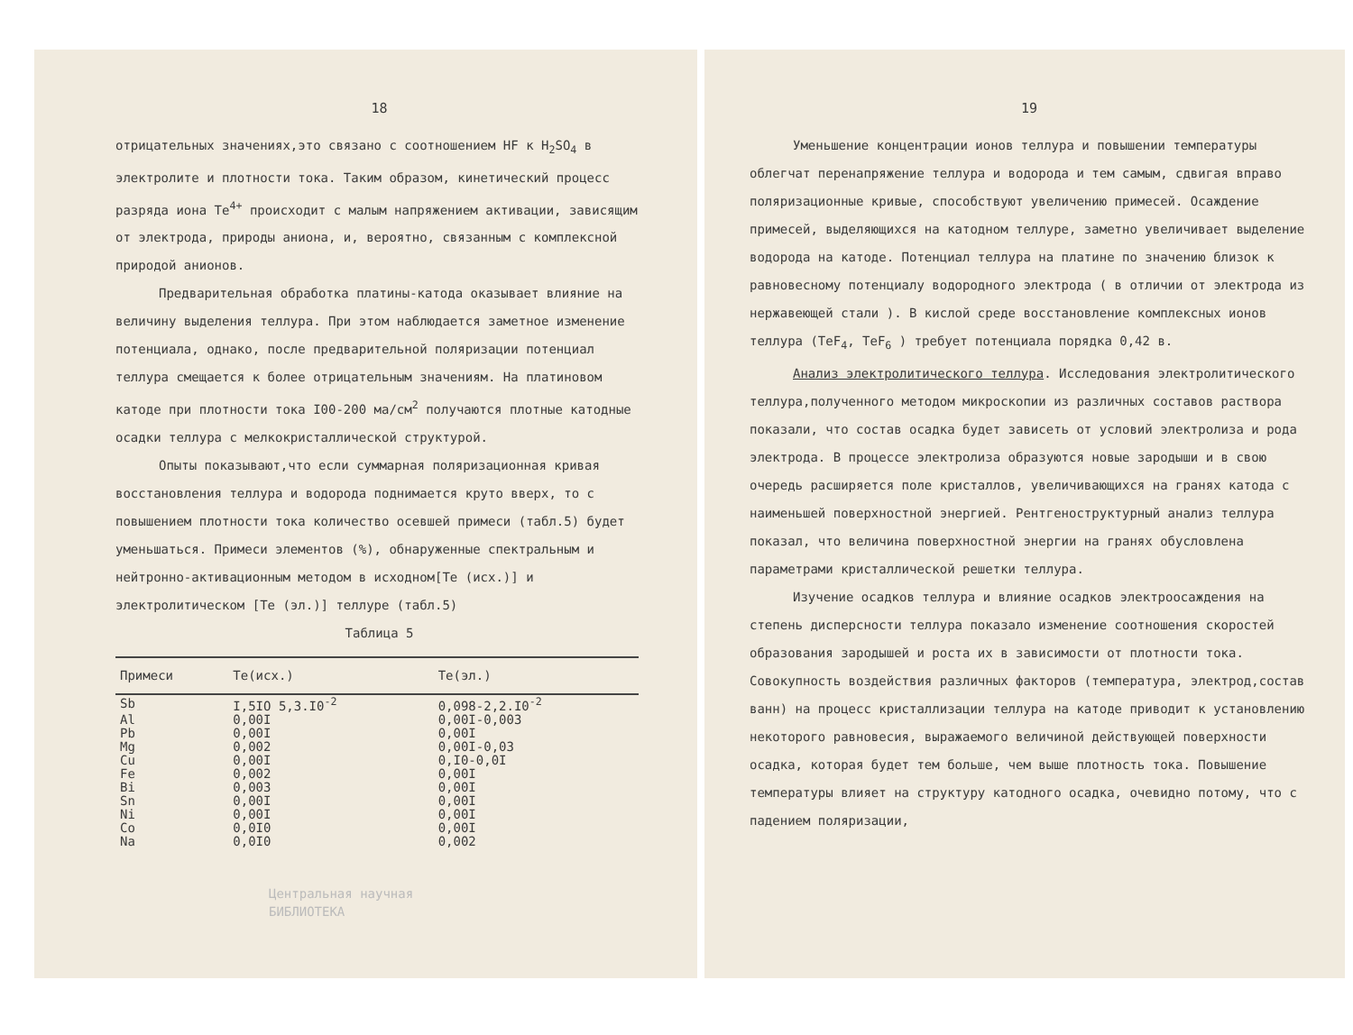18
отрицательных значениях,это связано с соотношением НF к H<sub>2</sub>SO<sub>4</sub> в электролите и плотности тока. Таким образом, кинетический процесс разряда иона Te<sup>4+</sup> происходит с малым напряжением активации, зависящим от электрода, природы аниона, и, вероятно, связанным с комплексной природой анионов.
Предварительная обработка платины-катода оказывает влияние на величину выделения теллура. При этом наблюдается заметное изменение потенциала, однако, после предварительной поляризации потенциал теллура смещается к более отрицательным значениям. На платиновом катоде при плотности тока I00-200 ма/см<sup>2</sup> получаются плотные катодные осадки теллура с мелкокристаллической структурой.
Опыты показывают,что если суммарная поляризационная кривая восстановления теллура и водорода поднимается круто вверх, то с повышением плотности тока количество осевшей примеси (табл.5) будет уменьшаться. Примеси элементов (%), обнаруженные спектральным и нейтронно-активационным методом в исходном[Te (исх.)] и электролитическом [Te (эл.)] теллуре (табл.5)
Таблица 5
| Примеси | Te(исх.) | Te(эл.) |
| --- | --- | --- |
| Sb | I,5IO 5,3.I0<sup>-2</sup> | 0,098-2,2.I0<sup>-2</sup> |
| Al | 0,00I | 0,00I-0,003 |
| Pb | 0,00I | 0,00I |
| Mg | 0,002 | 0,00I-0,03 |
| Cu | 0,00I | 0,I0-0,0I |
| Fe | 0,002 | 0,00I |
| Bi | 0,003 | 0,00I |
| Sn | 0,00I | 0,00I |
| Ni | 0,00I | 0,00I |
| Co | 0,0I0 | 0,00I |
| Na | 0,0I0 | 0,002 |
Центральная научная
БИБЛИОТЕКА
19
Уменьшение концентрации ионов теллура и повышении температуры облегчат перенапряжение теллура и водорода и тем самым, сдвигая вправо поляризационные кривые, способствуют увеличению примесей. Осаждение примесей, выделяющихся на катодном теллуре, заметно увеличивает выделение водорода на катоде. Потенциал теллура на платине по значению близок к равновесному потенциалу водородного электрода ( в отличии от электрода из нержавеющей стали ). В кислой среде восстановление комплексных ионов теллура (TeF<sub>4</sub>, TeF<sub>6</sub> ) требует потенциала порядка 0,42 в.
Анализ электролитического теллура. Исследования электролитического теллура,полученного методом микроскопии из различных составов раствора показали, что состав осадка будет зависеть от условий электролиза и рода электрода. В процессе электролиза образуются новые зародыши и в свою очередь расширяется поле кристаллов, увеличивающихся на гранях катода с наименьшей поверхностной энергией. Рентгеноструктурный анализ теллура показал, что величина поверхностной энергии на гранях обусловлена параметрами кристаллической решетки теллура.
Изучение осадков теллура и влияние осадков электроосаждения на степень дисперсности теллура показало изменение соотношения скоростей образования зародышей и роста их в зависимости от плотности тока. Совокупность воздействия различных факторов (температура, электрод,состав ванн) на процесс кристаллизации теллура на катоде приводит к установлению некоторого равновесия, выражаемого величиной действующей поверхности осадка, которая будет тем больше, чем выше плотность тока. Повышение температуры влияет на структуру катодного осадка, очевидно потому, что с падением поляризации,